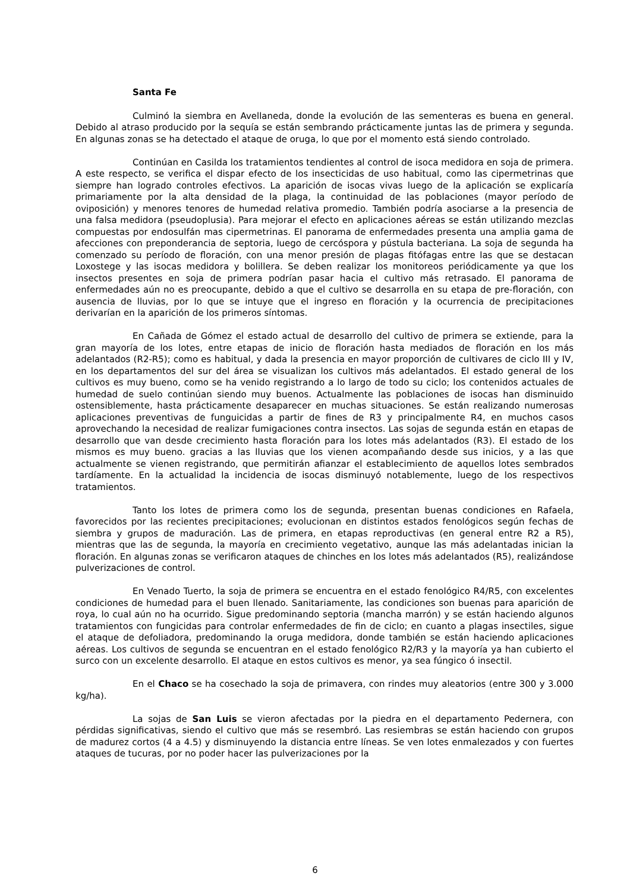Santa Fe
Culminó la siembra en Avellaneda, donde la evolución de las sementeras es buena en general. Debido al atraso producido por la sequía se están sembrando prácticamente juntas las de primera y segunda. En algunas zonas se ha detectado el ataque de oruga, lo que por el momento está siendo controlado.
Continúan en Casilda los tratamientos tendientes al control de isoca medidora en soja de primera. A este respecto, se verifica el dispar efecto de los insecticidas de uso habitual, como las cipermetrinas que siempre han logrado controles efectivos. La aparición de isocas vivas luego de la aplicación se explicaría primariamente por la alta densidad de la plaga, la continuidad de las poblaciones (mayor período de oviposición) y menores tenores de humedad relativa promedio. También podría asociarse a la presencia de una falsa medidora (pseudoplusia). Para mejorar el efecto en aplicaciones aéreas se están utilizando mezclas compuestas por endosulfán mas cipermetrinas. El panorama de enfermedades presenta una amplia gama de afecciones con preponderancia de septoria, luego de cercóspora y pústula bacteriana. La soja de segunda ha comenzado su período de floración, con una menor presión de plagas fitófagas entre las que se destacan Loxostege y las isocas medidora y bolillera. Se deben realizar los monitoreos periódicamente ya que los insectos presentes en soja de primera podrían pasar hacia el cultivo más retrasado. El panorama de enfermedades aún no es preocupante, debido a que el cultivo se desarrolla en su etapa de pre-floración, con ausencia de lluvias, por lo que se intuye que el ingreso en floración y la ocurrencia de precipitaciones derivarían en la aparición de los primeros síntomas.
En Cañada de Gómez el estado actual de desarrollo del cultivo de primera se extiende, para la gran mayoría de los lotes, entre etapas de inicio de floración hasta mediados de floración en los más adelantados (R2-R5); como es habitual, y dada la presencia en mayor proporción de cultivares de ciclo III y IV, en los departamentos del sur del área se visualizan los cultivos más adelantados. El estado general de los cultivos es muy bueno, como se ha venido registrando a lo largo de todo su ciclo; los contenidos actuales de humedad de suelo continúan siendo muy buenos. Actualmente las poblaciones de isocas han disminuido ostensiblemente, hasta prácticamente desaparecer en muchas situaciones. Se están realizando numerosas aplicaciones preventivas de funguicidas a partir de fines de R3 y principalmente R4, en muchos casos aprovechando la necesidad de realizar fumigaciones contra insectos. Las sojas de segunda están en etapas de desarrollo que van desde crecimiento hasta floración para los lotes más adelantados (R3). El estado de los mismos es muy bueno. gracias a las lluvias que los vienen acompañando desde sus inicios, y a las que actualmente se vienen registrando, que permitirán afianzar el establecimiento de aquellos lotes sembrados tardíamente. En la actualidad la incidencia de isocas disminuyó notablemente, luego de los respectivos tratamientos.
Tanto los lotes de primera como los de segunda, presentan buenas condiciones en Rafaela, favorecidos por las recientes precipitaciones; evolucionan en distintos estados fenológicos según fechas de siembra y grupos de maduración. Las de primera, en etapas reproductivas (en general entre R2 a R5), mientras que las de segunda, la mayoría en crecimiento vegetativo, aunque las más adelantadas inician la floración. En algunas zonas se verificaron ataques de chinches en los lotes más adelantados (R5), realizándose pulverizaciones de control.
En Venado Tuerto, la soja de primera se encuentra en el estado fenológico R4/R5, con excelentes condiciones de humedad para el buen llenado. Sanitariamente, las condiciones son buenas para aparición de roya, lo cual aún no ha ocurrido. Sigue predominando septoria (mancha marrón) y se están haciendo algunos tratamientos con fungicidas para controlar enfermedades de fin de ciclo; en cuanto a plagas insectiles, sigue el ataque de defoliadora, predominando la oruga medidora, donde también se están haciendo aplicaciones aéreas. Los cultivos de segunda se encuentran en el estado fenológico R2/R3 y la mayoría ya han cubierto el surco con un excelente desarrollo. El ataque en estos cultivos es menor, ya sea fúngico ó insectil.
En el Chaco se ha cosechado la soja de primavera, con rindes muy aleatorios (entre 300 y 3.000 kg/ha).
La sojas de San Luis se vieron afectadas por la piedra en el departamento Pedernera, con pérdidas significativas, siendo el cultivo que más se resembró. Las resiembras se están haciendo con grupos de madurez cortos (4 a 4.5) y disminuyendo la distancia entre líneas. Se ven lotes enmalezados y con fuertes ataques de tucuras, por no poder hacer las pulverizaciones por la
6